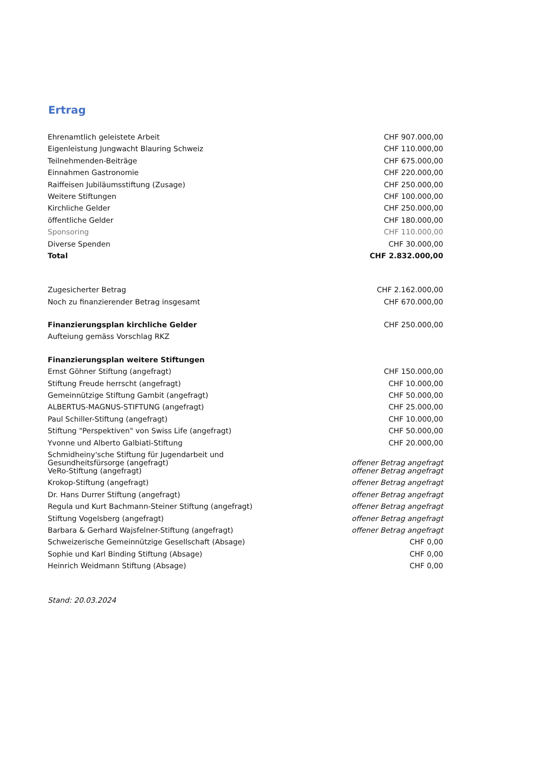Ertrag
| Ehrenamtlich geleistete Arbeit | CHF 907.000,00 |
| Eigenleistung Jungwacht Blauring Schweiz | CHF 110.000,00 |
| Teilnehmenden-Beiträge | CHF 675.000,00 |
| Einnahmen Gastronomie | CHF 220.000,00 |
| Raiffeisen Jubiläumsstiftung (Zusage) | CHF 250.000,00 |
| Weitere Stiftungen | CHF 100.000,00 |
| Kirchliche Gelder | CHF 250.000,00 |
| öffentliche Gelder | CHF 180.000,00 |
| Sponsoring | CHF 110.000,00 |
| Diverse Spenden | CHF 30.000,00 |
| Total | CHF 2.832.000,00 |
| Zugesicherter Betrag | CHF 2.162.000,00 |
| Noch zu finanzierender Betrag insgesamt | CHF 670.000,00 |
| Finanzierungsplan kirchliche Gelder | CHF 250.000,00 |
| Aufteiung gemäss Vorschlag RKZ | |
| Finanzierungsplan weitere Stiftungen | |
| Ernst Göhner Stiftung (angefragt) | CHF 150.000,00 |
| Stiftung Freude herrscht (angefragt) | CHF 10.000,00 |
| Gemeinnützige Stiftung Gambit (angefragt) | CHF 50.000,00 |
| ALBERTUS-MAGNUS-STIFTUNG (angefragt) | CHF 25.000,00 |
| Paul Schiller-Stiftung (angefragt) | CHF 10.000,00 |
| Stiftung "Perspektiven" von Swiss Life (angefragt) | CHF 50.000,00 |
| Yvonne und Alberto Galbiati-Stiftung | CHF 20.000,00 |
| Schmidheiny'sche Stiftung für Jugendarbeit und Gesundheitsfürsorge (angefragt) | offener Betrag angefragt |
| VeRo-Stiftung (angefragt) | offener Betrag angefragt |
| Krokop-Stiftung (angefragt) | offener Betrag angefragt |
| Dr. Hans Durrer Stiftung (angefragt) | offener Betrag angefragt |
| Regula und Kurt Bachmann-Steiner Stiftung (angefragt) | offener Betrag angefragt |
| Stiftung Vogelsberg (angefragt) | offener Betrag angefragt |
| Barbara & Gerhard Wajsfelner-Stiftung (angefragt) | offener Betrag angefragt |
| Schweizerische Gemeinnützige Gesellschaft (Absage) | CHF 0,00 |
| Sophie und Karl Binding Stiftung (Absage) | CHF 0,00 |
| Heinrich Weidmann Stiftung (Absage) | CHF 0,00 |
| Stand: 20.03.2024 | |